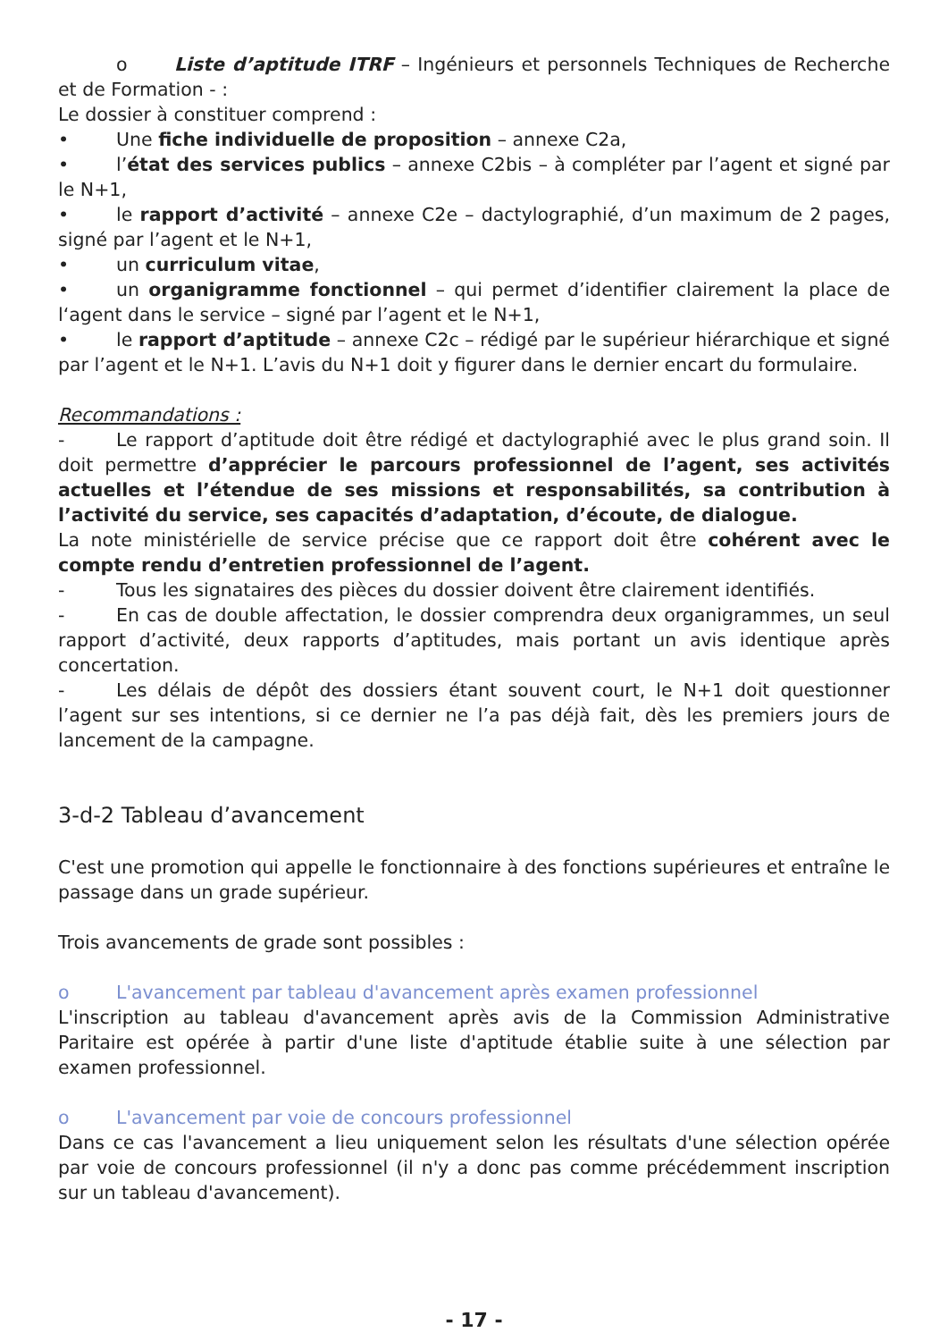o Liste d’aptitude ITRF – Ingénieurs et personnels Techniques de Recherche et de Formation - :
Le dossier à constituer comprend :
• Une fiche individuelle de proposition – annexe C2a,
• l’état des services publics – annexe C2bis – à compléter par l’agent et signé par le N+1,
• le rapport d’activité – annexe C2e – dactylographié, d’un maximum de 2 pages, signé par l’agent et le N+1,
• un curriculum vitae,
• un organigramme fonctionnel – qui permet d’identifier clairement la place de l‘agent dans le service – signé par l’agent et le N+1,
• le rapport d’aptitude – annexe C2c – rédigé par le supérieur hiérarchique et signé par l’agent et le N+1. L’avis du N+1 doit y figurer dans le dernier encart du formulaire.
Recommandations :
- Le rapport d’aptitude doit être rédigé et dactylographié avec le plus grand soin. Il doit permettre d’apprécier le parcours professionnel de l’agent, ses activités actuelles et l’étendue de ses missions et responsabilités, sa contribution à l’activité du service, ses capacités d’adaptation, d’écoute, de dialogue.
La note ministérielle de service précise que ce rapport doit être cohérent avec le compte rendu d’entretien professionnel de l’agent.
- Tous les signataires des pièces du dossier doivent être clairement identifiés.
- En cas de double affectation, le dossier comprendra deux organigrammes, un seul rapport d’activité, deux rapports d’aptitudes, mais portant un avis identique après concertation.
- Les délais de dépôt des dossiers étant souvent court, le N+1 doit questionner l’agent sur ses intentions, si ce dernier ne l’a pas déjà fait, dès les premiers jours de lancement de la campagne.
3-d-2 Tableau d’avancement
C'est une promotion qui appelle le fonctionnaire à des fonctions supérieures et entraîne le passage dans un grade supérieur.
Trois avancements de grade sont possibles :
o L'avancement par tableau d'avancement après examen professionnel
L'inscription au tableau d'avancement après avis de la Commission Administrative Paritaire est opérée à partir d'une liste d'aptitude établie suite à une sélection par examen professionnel.
o L'avancement par voie de concours professionnel
Dans ce cas l'avancement a lieu uniquement selon les résultats d'une sélection opérée par voie de concours professionnel (il n'y a donc pas comme précédemment inscription sur un tableau d'avancement).
- 17 -